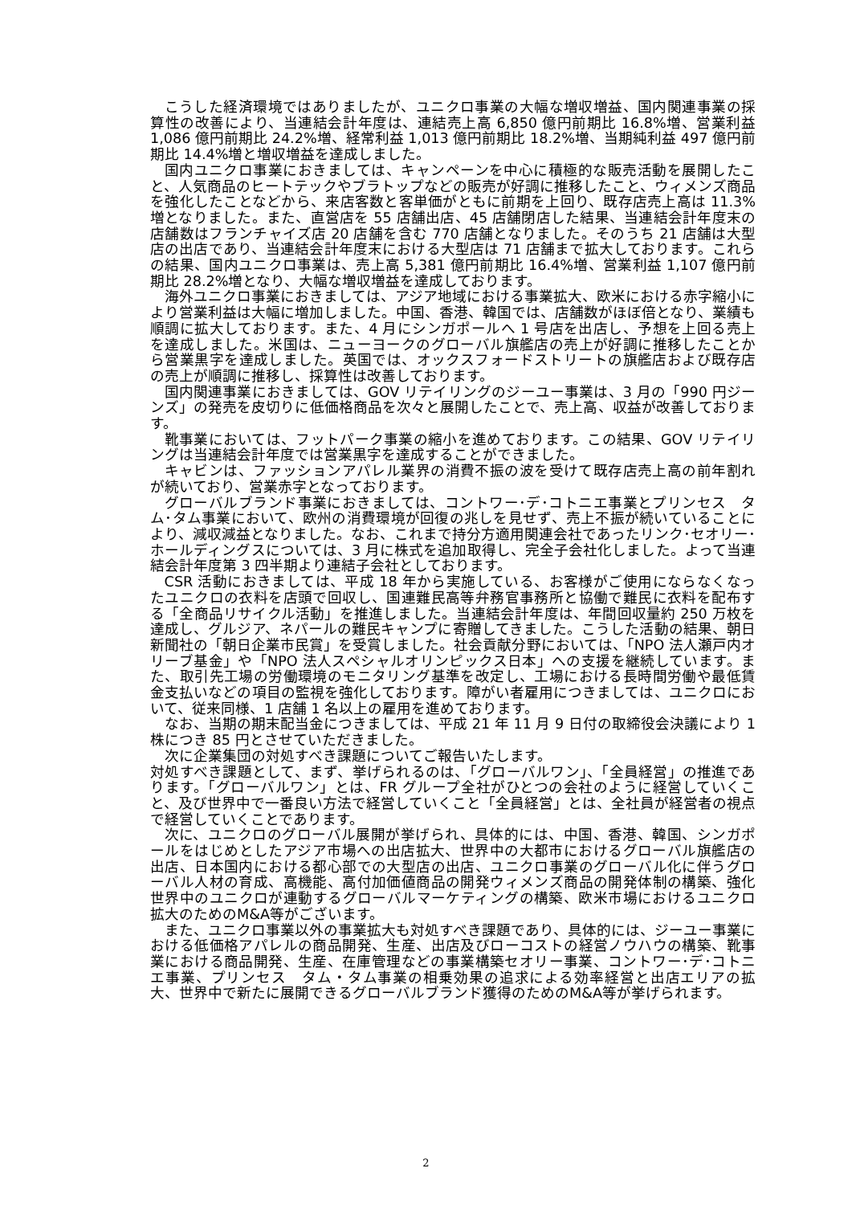こうした経済環境ではありましたが、ユニクロ事業の大幅な増収増益、国内関連事業の採算性の改善により、当連結会計年度は、連結売上高 6,850 億円前期比 16.8%増、営業利益 1,086 億円前期比 24.2%増、経常利益 1,013 億円前期比 18.2%増、当期純利益 497 億円前期比 14.4%増と増収増益を達成しました。
国内ユニクロ事業におきましては、キャンペーンを中心に積極的な販売活動を展開したこと、人気商品のヒートテックやブラトップなどの販売が好調に推移したこと、ウィメンズ商品を強化したことなどから、来店客数と客単価がともに前期を上回り、既存店売上高は 11.3%増となりました。また、直営店を 55 店舗出店、45 店舗閉店した結果、当連結会計年度末の店舗数はフランチャイズ店 20 店舗を含む 770 店舗となりました。そのうち 21 店舗は大型店の出店であり、当連結会計年度末における大型店は 71 店舗まで拡大しております。これらの結果、国内ユニクロ事業は、売上高 5,381 億円前期比 16.4%増、営業利益 1,107 億円前期比 28.2%増となり、大幅な増収増益を達成しております。
海外ユニクロ事業におきましては、アジア地域における事業拡大、欧米における赤字縮小により営業利益は大幅に増加しました。中国、香港、韓国では、店舗数がほぼ倍となり、業績も順調に拡大しております。また、4 月にシンガポールへ 1 号店を出店し、予想を上回る売上を達成しました。米国は、ニューヨークのグローバル旗艦店の売上が好調に推移したことから営業黒字を達成しました。英国では、オックスフォードストリートの旗艦店および既存店の売上が順調に推移し、採算性は改善しております。
国内関連事業におきましては、GOV リテイリングのジーユー事業は、3 月の「990 円ジーンズ」の発売を皮切りに低価格商品を次々と展開したことで、売上高、収益が改善しております。
靴事業においては、フットパーク事業の縮小を進めております。この結果、GOV リテイリングは当連結会計年度では営業黒字を達成することができました。
キャビンは、ファッションアパレル業界の消費不振の波を受けて既存店売上高の前年割れが続いており、営業赤字となっております。
グローバルブランド事業におきましては、コントワー･デ･コトニエ事業とプリンセス　タム･タム事業において、欧州の消費環境が回復の兆しを見せず、売上不振が続いていることにより、減収減益となりました。なお、これまで持分方適用関連会社であったリンク･セオリー･ホールディングスについては、3 月に株式を追加取得し、完全子会社化しました。よって当連結会計年度第 3 四半期より連結子会社としております。
CSR 活動におきましては、平成 18 年から実施している、お客様がご使用にならなくなったユニクロの衣料を店頭で回収し、国連難民高等弁務官事務所と協働で難民に衣料を配布する「全商品リサイクル活動」を推進しました。当連結会計年度は、年間回収量約 250 万枚を達成し、グルジア、ネパールの難民キャンプに寄贈してきました。こうした活動の結果、朝日新聞社の「朝日企業市民賞」を受賞しました。社会貢献分野においては、「NPO 法人瀬戸内オリーブ基金」や「NPO 法人スペシャルオリンピックス日本」への支援を継続しています。また、取引先工場の労働環境のモニタリング基準を改定し、工場における長時間労働や最低賃金支払いなどの項目の監視を強化しております。障がい者雇用につきましては、ユニクロにおいて、従来同様、1 店舗 1 名以上の雇用を進めております。
なお、当期の期末配当金につきましては、平成 21 年 11 月 9 日付の取締役会決議により 1 株につき 85 円とさせていただきました。
次に企業集団の対処すべき課題についてご報告いたします。
対処すべき課題として、まず、挙げられるのは、「グローバルワン」、「全員経営」の推進であります。「グローバルワン」とは、FR グループ全社がひとつの会社のように経営していくこと、及び世界中で一番良い方法で経営していくこと「全員経営」とは、全社員が経営者の視点で経営していくことであります。
次に、ユニクロのグローバル展開が挙げられ、具体的には、中国、香港、韓国、シンガポールをはじめとしたアジア市場への出店拡大、世界中の大都市におけるグローバル旗艦店の出店、日本国内における都心部での大型店の出店、ユニクロ事業のグローバル化に伴うグローバル人材の育成、高機能、高付加価値商品の開発ウィメンズ商品の開発体制の構築、強化世界中のユニクロが連動するグローバルマーケティングの構築、欧米市場におけるユニクロ拡大のためのM&A等がございます。
また、ユニクロ事業以外の事業拡大も対処すべき課題であり、具体的には、ジーユー事業における低価格アパレルの商品開発、生産、出店及びローコストの経営ノウハウの構築、靴事業における商品開発、生産、在庫管理などの事業構築セオリー事業、コントワー･デ･コトニエ事業、プリンセス　タム・タム事業の相乗効果の追求による効率経営と出店エリアの拡大、世界中で新たに展開できるグローバルブランド獲得のためのM&A等が挙げられます。
2